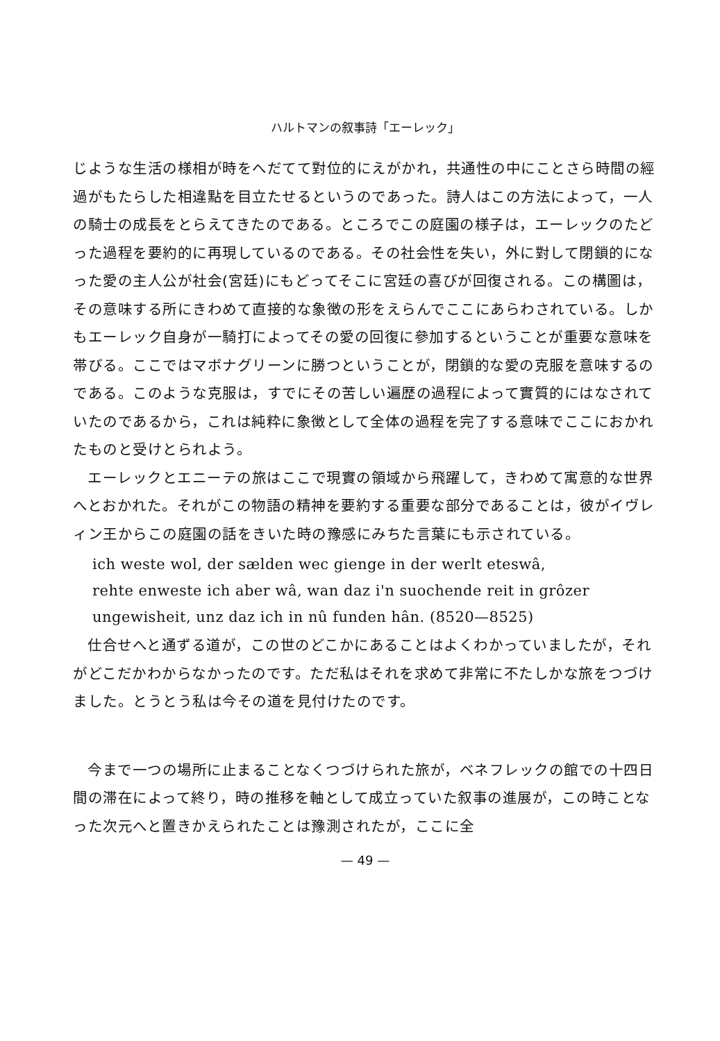ハルトマンの叙事詩「エーレック」
じような生活の様相が時をへだてて對位的にえがかれ，共通性の中にことさら時間の經過がもたらした相違點を目立たせるというのであった。詩人はこの方法によって，一人の騎士の成長をとらえてきたのである。ところでこの庭園の様子は，エーレックのたどった過程を要約的に再現しているのである。その社会性を失い，外に對して閉鎖的になった愛の主人公が社会(宮廷)にもどってそこに宮廷の喜びが回復される。この構圖は，その意味する所にきわめて直接的な象徴の形をえらんでここにあらわされている。しかもエーレック自身が一騎打によってその愛の回復に參加するということが重要な意味を帯びる。ここではマボナグリーンに勝つということが，閉鎖的な愛の克服を意味するのである。このような克服は，すでにその苦しい遍歴の過程によって實質的にはなされていたのであるから，これは純粋に象徴として全体の過程を完了する意味でここにおかれたものと受けとられよう。
エーレックとエニーテの旅はここで現實の領域から飛躍して，きわめて寓意的な世界へとおかれた。それがこの物語の精神を要約する重要な部分であることは，彼がイヴレィン王からこの庭園の話をきいた時の豫感にみちた言葉にも示されている。
ich weste wol, der sælden wec gienge in der werlt eteswâ,
rehte enweste ich aber wâ, wan daz i'n suochende reit in grôzer
ungewisheit, unz daz ich in nû funden hân. (8520—8525)
仕合せへと通ずる道が，この世のどこかにあることはよくわかっていましたが，それがどこだかわからなかったのです。ただ私はそれを求めて非常に不たしかな旅をつづけました。とうとう私は今その道を見付けたのです。
今まで一つの場所に止まることなくつづけられた旅が，ベネフレックの館での十四日間の滞在によって終り，時の推移を軸として成立っていた叙事の進展が，この時ことなった次元へと置きかえられたことは豫測されたが，ここに全
— 49 —